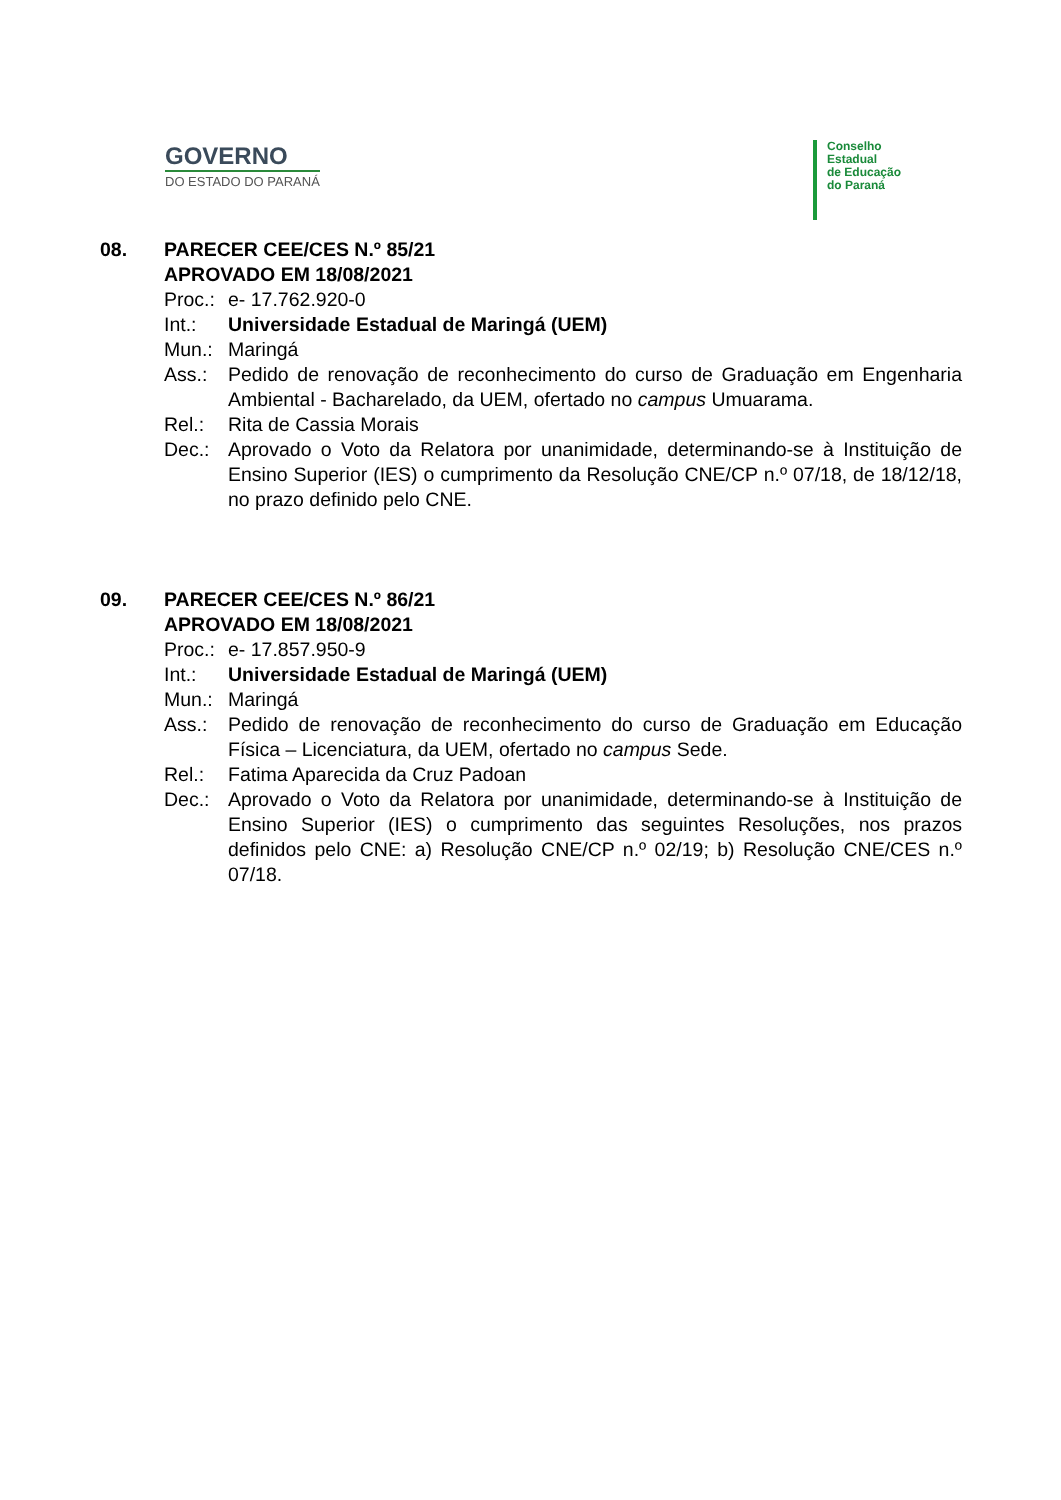GOVERNO
DO ESTADO DO PARANÁ
Conselho
Estadual
de Educação
do Paraná
08. PARECER CEE/CES N.º 85/21
APROVADO EM 18/08/2021
Proc.:
e- 17.762.920-0
Int.: Universidade Estadual de Maringá (UEM)
Mun.: Maringá
Ass.: Pedido de renovação de reconhecimento do curso de Graduação em Engenharia Ambiental - Bacharelado, da UEM, ofertado no campus Umuarama.
Rel.: Rita de Cassia Morais
Dec.: Aprovado o Voto da Relatora por unanimidade, determinando-se à Instituição de Ensino Superior (IES) o cumprimento da Resolução CNE/CP n.º 07/18, de 18/12/18, no prazo definido pelo CNE.
09. PARECER CEE/CES N.º 86/21
APROVADO EM 18/08/2021
Proc.:
e- 17.857.950-9
Int.: Universidade Estadual de Maringá (UEM)
Mun.: Maringá
Ass.: Pedido de renovação de reconhecimento do curso de Graduação em Educação Física – Licenciatura, da UEM, ofertado no campus Sede.
Rel.: Fatima Aparecida da Cruz Padoan
Dec.: Aprovado o Voto da Relatora por unanimidade, determinando-se à Instituição de Ensino Superior (IES) o cumprimento das seguintes Resoluções, nos prazos definidos pelo CNE: a) Resolução CNE/CP n.º 02/19; b) Resolução CNE/CES n.º 07/18.